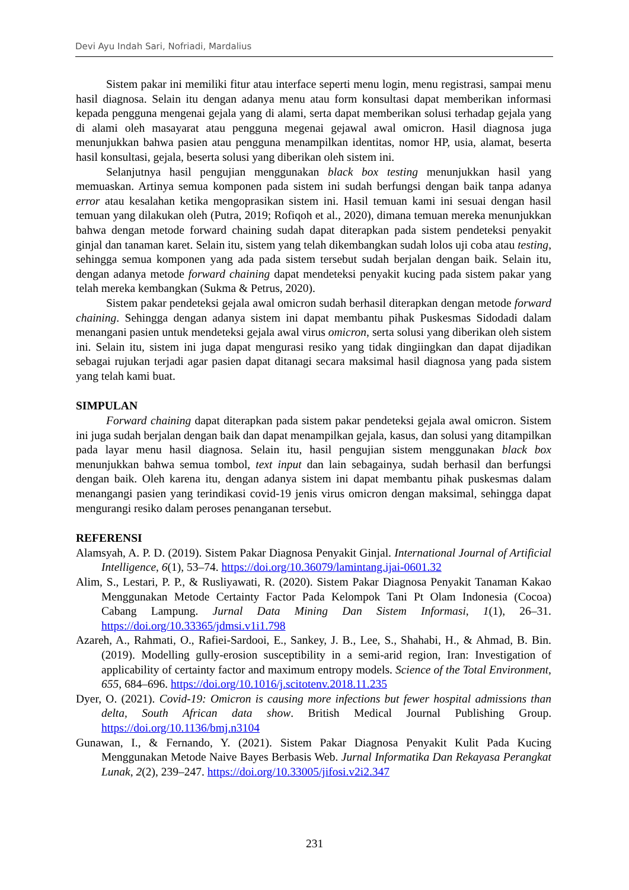Devi Ayu Indah Sari, Nofriadi, Mardalius
Sistem pakar ini memiliki fitur atau interface seperti menu login, menu registrasi, sampai menu hasil diagnosa. Selain itu dengan adanya menu atau form konsultasi dapat memberikan informasi kepada pengguna mengenai gejala yang di alami, serta dapat memberikan solusi terhadap gejala yang di alami oleh masayarat atau pengguna megenai gejawal awal omicron. Hasil diagnosa juga menunjukkan bahwa pasien atau pengguna menampilkan identitas, nomor HP, usia, alamat, beserta hasil konsultasi, gejala, beserta solusi yang diberikan oleh sistem ini.
Selanjutnya hasil pengujian menggunakan black box testing menunjukkan hasil yang memuaskan. Artinya semua komponen pada sistem ini sudah berfungsi dengan baik tanpa adanya error atau kesalahan ketika mengoprasikan sistem ini. Hasil temuan kami ini sesuai dengan hasil temuan yang dilakukan oleh (Putra, 2019; Rofiqoh et al., 2020), dimana temuan mereka menunjukkan bahwa dengan metode forward chaining sudah dapat diterapkan pada sistem pendeteksi penyakit ginjal dan tanaman karet. Selain itu, sistem yang telah dikembangkan sudah lolos uji coba atau testing, sehingga semua komponen yang ada pada sistem tersebut sudah berjalan dengan baik. Selain itu, dengan adanya metode forward chaining dapat mendeteksi penyakit kucing pada sistem pakar yang telah mereka kembangkan (Sukma & Petrus, 2020).
Sistem pakar pendeteksi gejala awal omicron sudah berhasil diterapkan dengan metode forward chaining. Sehingga dengan adanya sistem ini dapat membantu pihak Puskesmas Sidodadi dalam menangani pasien untuk mendeteksi gejala awal virus omicron, serta solusi yang diberikan oleh sistem ini. Selain itu, sistem ini juga dapat mengurasi resiko yang tidak dingiingkan dan dapat dijadikan sebagai rujukan terjadi agar pasien dapat ditanagi secara maksimal hasil diagnosa yang pada sistem yang telah kami buat.
SIMPULAN
Forward chaining dapat diterapkan pada sistem pakar pendeteksi gejala awal omicron. Sistem ini juga sudah berjalan dengan baik dan dapat menampilkan gejala, kasus, dan solusi yang ditampilkan pada layar menu hasil diagnosa. Selain itu, hasil pengujian sistem menggunakan black box menunjukkan bahwa semua tombol, text input dan lain sebagainya, sudah berhasil dan berfungsi dengan baik. Oleh karena itu, dengan adanya sistem ini dapat membantu pihak puskesmas dalam menangangi pasien yang terindikasi covid-19 jenis virus omicron dengan maksimal, sehingga dapat mengurangi resiko dalam peroses penanganan tersebut.
REFERENSI
Alamsyah, A. P. D. (2019). Sistem Pakar Diagnosa Penyakit Ginjal. International Journal of Artificial Intelligence, 6(1), 53–74. https://doi.org/10.36079/lamintang.ijai-0601.32
Alim, S., Lestari, P. P., & Rusliyawati, R. (2020). Sistem Pakar Diagnosa Penyakit Tanaman Kakao Menggunakan Metode Certainty Factor Pada Kelompok Tani Pt Olam Indonesia (Cocoa) Cabang Lampung. Jurnal Data Mining Dan Sistem Informasi, 1(1), 26–31. https://doi.org/10.33365/jdmsi.v1i1.798
Azareh, A., Rahmati, O., Rafiei-Sardooi, E., Sankey, J. B., Lee, S., Shahabi, H., & Ahmad, B. Bin. (2019). Modelling gully-erosion susceptibility in a semi-arid region, Iran: Investigation of applicability of certainty factor and maximum entropy models. Science of the Total Environment, 655, 684–696. https://doi.org/10.1016/j.scitotenv.2018.11.235
Dyer, O. (2021). Covid-19: Omicron is causing more infections but fewer hospital admissions than delta, South African data show. British Medical Journal Publishing Group. https://doi.org/10.1136/bmj.n3104
Gunawan, I., & Fernando, Y. (2021). Sistem Pakar Diagnosa Penyakit Kulit Pada Kucing Menggunakan Metode Naive Bayes Berbasis Web. Jurnal Informatika Dan Rekayasa Perangkat Lunak, 2(2), 239–247. https://doi.org/10.33005/jifosi.v2i2.347
231